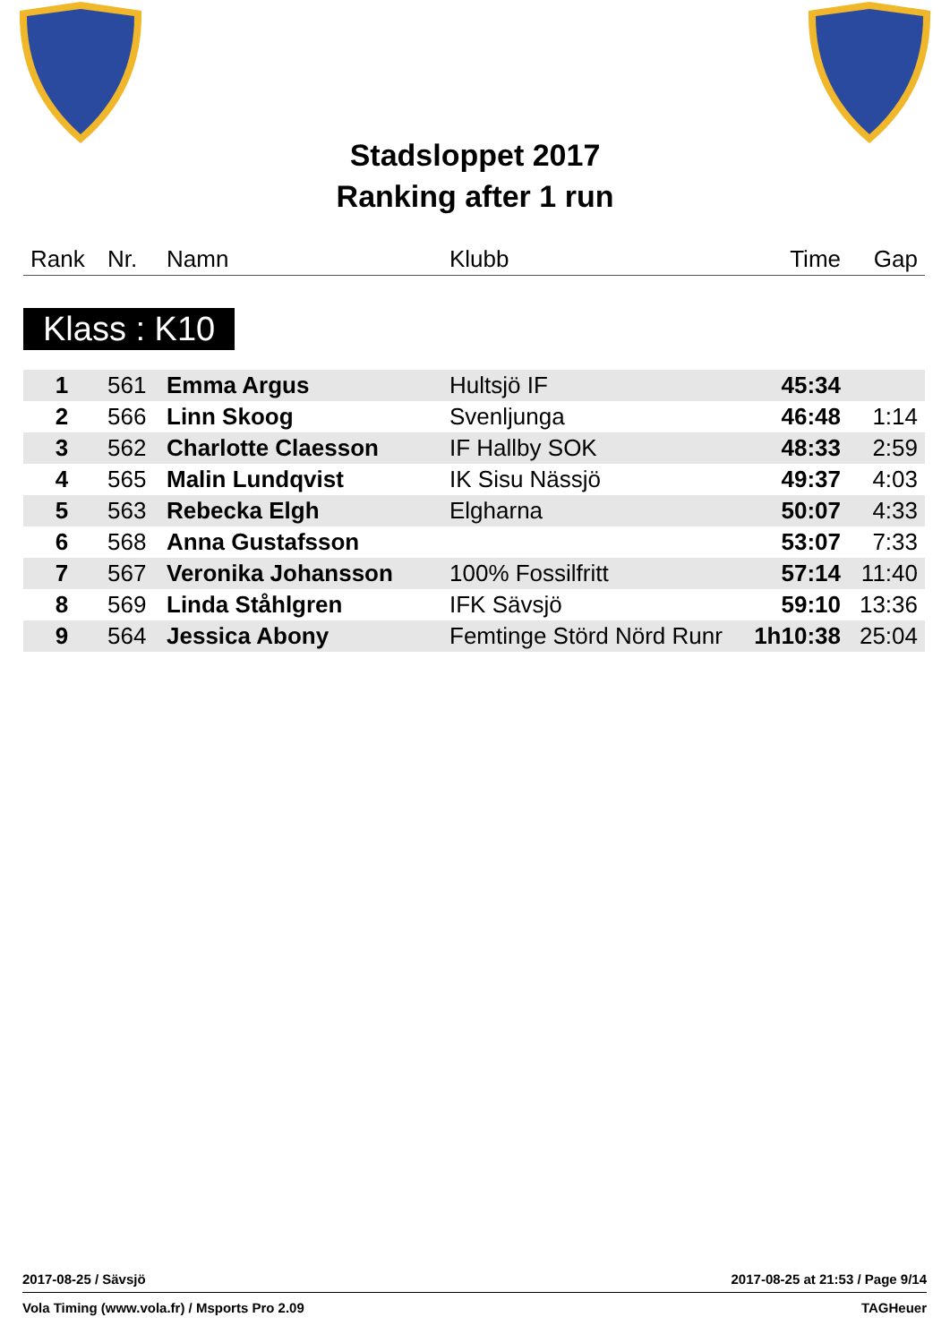Stadsloppet 2017
Ranking after 1 run
| Rank | Nr. | Namn | Klubb | Time | Gap |
Klass : K10
| 1 | 561 | Emma Argus | Hultsjö IF | 45:34 | |
| 2 | 566 | Linn Skoog | Svenljunga | 46:48 | 1:14 |
| 3 | 562 | Charlotte Claesson | IF Hallby SOK | 48:33 | 2:59 |
| 4 | 565 | Malin Lundqvist | IK Sisu Nässjö | 49:37 | 4:03 |
| 5 | 563 | Rebecka Elgh | Elgharna | 50:07 | 4:33 |
| 6 | 568 | Anna Gustafsson | | 53:07 | 7:33 |
| 7 | 567 | Veronika Johansson | 100% Fossilfritt | 57:14 | 11:40 |
| 8 | 569 | Linda Ståhlgren | IFK Sävsjö | 59:10 | 13:36 |
| 9 | 564 | Jessica Abony | Femtinge Störd Nörd Runr | 1h10:38 | 25:04 |
2017-08-25 / Sävsjö 2017-08-25 at 21:53 / Page 9/14
Vola Timing (www.vola.fr) / Msports Pro 2.09 TAGHeuer